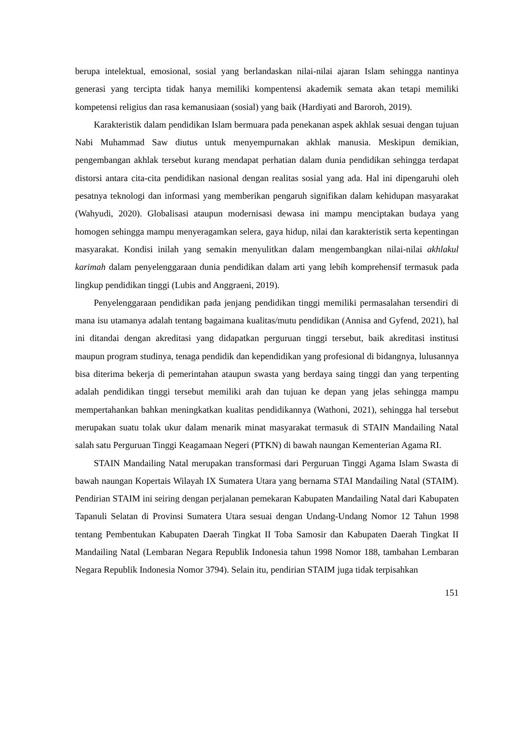berupa intelektual, emosional, sosial yang berlandaskan nilai-nilai ajaran Islam sehingga nantinya generasi yang tercipta tidak hanya memiliki kompentensi akademik semata akan tetapi memiliki kompetensi religius dan rasa kemanusiaan (sosial) yang baik (Hardiyati and Baroroh, 2019).
Karakteristik dalam pendidikan Islam bermuara pada penekanan aspek akhlak sesuai dengan tujuan Nabi Muhammad Saw diutus untuk menyempurnakan akhlak manusia. Meskipun demikian, pengembangan akhlak tersebut kurang mendapat perhatian dalam dunia pendidikan sehingga terdapat distorsi antara cita-cita pendidikan nasional dengan realitas sosial yang ada. Hal ini dipengaruhi oleh pesatnya teknologi dan informasi yang memberikan pengaruh signifikan dalam kehidupan masyarakat (Wahyudi, 2020). Globalisasi ataupun modernisasi dewasa ini mampu menciptakan budaya yang homogen sehingga mampu menyeragamkan selera, gaya hidup, nilai dan karakteristik serta kepentingan masyarakat. Kondisi inilah yang semakin menyulitkan dalam mengembangkan nilai-nilai akhlakul karimah dalam penyelenggaraan dunia pendidikan dalam arti yang lebih komprehensif termasuk pada lingkup pendidikan tinggi (Lubis and Anggraeni, 2019).
Penyelenggaraan pendidikan pada jenjang pendidikan tinggi memiliki permasalahan tersendiri di mana isu utamanya adalah tentang bagaimana kualitas/mutu pendidikan (Annisa and Gyfend, 2021), hal ini ditandai dengan akreditasi yang didapatkan perguruan tinggi tersebut, baik akreditasi institusi maupun program studinya, tenaga pendidik dan kependidikan yang profesional di bidangnya, lulusannya bisa diterima bekerja di pemerintahan ataupun swasta yang berdaya saing tinggi dan yang terpenting adalah pendidikan tinggi tersebut memiliki arah dan tujuan ke depan yang jelas sehingga mampu mempertahankan bahkan meningkatkan kualitas pendidikannya (Wathoni, 2021), sehingga hal tersebut merupakan suatu tolak ukur dalam menarik minat masyarakat termasuk di STAIN Mandailing Natal salah satu Perguruan Tinggi Keagamaan Negeri (PTKN) di bawah naungan Kementerian Agama RI.
STAIN Mandailing Natal merupakan transformasi dari Perguruan Tinggi Agama Islam Swasta di bawah naungan Kopertais Wilayah IX Sumatera Utara yang bernama STAI Mandailing Natal (STAIM). Pendirian STAIM ini seiring dengan perjalanan pemekaran Kabupaten Mandailing Natal dari Kabupaten Tapanuli Selatan di Provinsi Sumatera Utara sesuai dengan Undang-Undang Nomor 12 Tahun 1998 tentang Pembentukan Kabupaten Daerah Tingkat II Toba Samosir dan Kabupaten Daerah Tingkat II Mandailing Natal (Lembaran Negara Republik Indonesia tahun 1998 Nomor 188, tambahan Lembaran Negara Republik Indonesia Nomor 3794). Selain itu, pendirian STAIM juga tidak terpisahkan
151